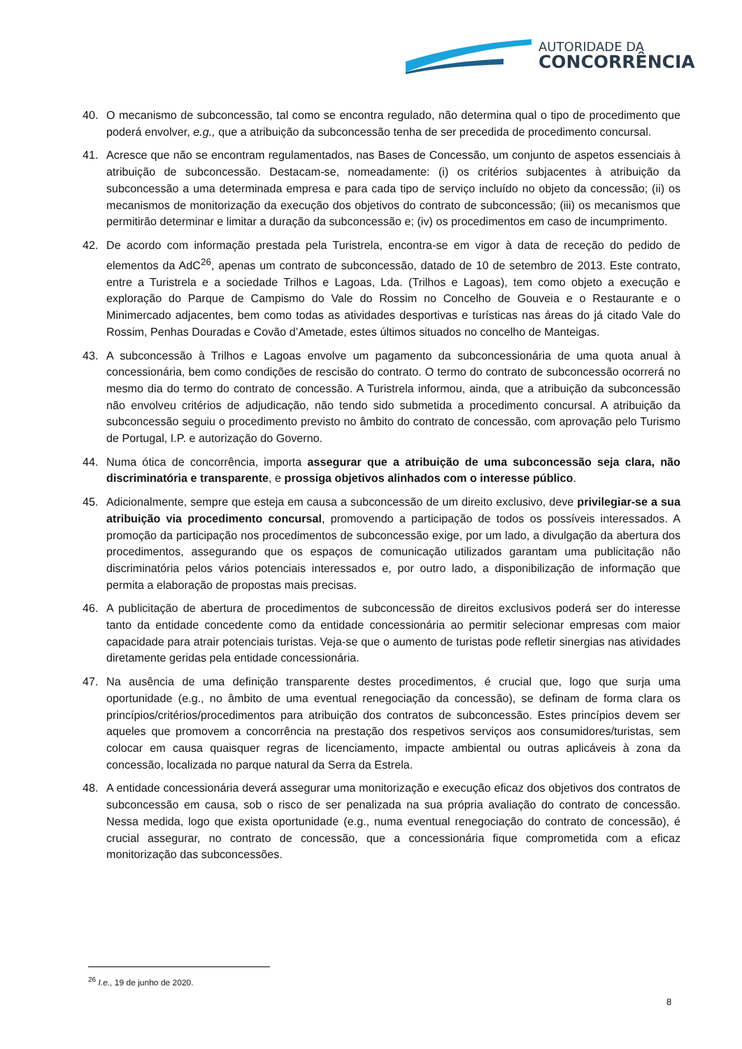AUTORIDADE DA
CONCORRÊNCIA
40. O mecanismo de subconcessão, tal como se encontra regulado, não determina qual o tipo de procedimento que poderá envolver, e.g., que a atribuição da subconcessão tenha de ser precedida de procedimento concursal.
41. Acresce que não se encontram regulamentados, nas Bases de Concessão, um conjunto de aspetos essenciais à atribuição de subconcessão. Destacam-se, nomeadamente: (i) os critérios subjacentes à atribuição da subconcessão a uma determinada empresa e para cada tipo de serviço incluído no objeto da concessão; (ii) os mecanismos de monitorização da execução dos objetivos do contrato de subconcessão; (iii) os mecanismos que permitirão determinar e limitar a duração da subconcessão e; (iv) os procedimentos em caso de incumprimento.
42. De acordo com informação prestada pela Turistrela, encontra-se em vigor à data de receção do pedido de elementos da AdC<sup>26</sup>, apenas um contrato de subconcessão, datado de 10 de setembro de 2013. Este contrato, entre a Turistrela e a sociedade Trilhos e Lagoas, Lda. (Trilhos e Lagoas), tem como objeto a execução e exploração do Parque de Campismo do Vale do Rossim no Concelho de Gouveia e o Restaurante e o Minimercado adjacentes, bem como todas as atividades desportivas e turísticas nas áreas do já citado Vale do Rossim, Penhas Douradas e Covão d’Ametade, estes últimos situados no concelho de Manteigas.
43. A subconcessão à Trilhos e Lagoas envolve um pagamento da subconcessionária de uma quota anual à concessionária, bem como condições de rescisão do contrato. O termo do contrato de subconcessão ocorrerá no mesmo dia do termo do contrato de concessão. A Turistrela informou, ainda, que a atribuição da subconcessão não envolveu critérios de adjudicação, não tendo sido submetida a procedimento concursal. A atribuição da subconcessão seguiu o procedimento previsto no âmbito do contrato de concessão, com aprovação pelo Turismo de Portugal, I.P. e autorização do Governo.
44. Numa ótica de concorrência, importa assegurar que a atribuição de uma subconcessão seja clara, não discriminatória e transparente, e prossiga objetivos alinhados com o interesse público.
45. Adicionalmente, sempre que esteja em causa a subconcessão de um direito exclusivo, deve privilegiar-se a sua atribuição via procedimento concursal, promovendo a participação de todos os possíveis interessados. A promoção da participação nos procedimentos de subconcessão exige, por um lado, a divulgação da abertura dos procedimentos, assegurando que os espaços de comunicação utilizados garantam uma publicitação não discriminatória pelos vários potenciais interessados e, por outro lado, a disponibilização de informação que permita a elaboração de propostas mais precisas.
46. A publicitação de abertura de procedimentos de subconcessão de direitos exclusivos poderá ser do interesse tanto da entidade concedente como da entidade concessionária ao permitir selecionar empresas com maior capacidade para atrair potenciais turistas. Veja-se que o aumento de turistas pode refletir sinergias nas atividades diretamente geridas pela entidade concessionária.
47. Na ausência de uma definição transparente destes procedimentos, é crucial que, logo que surja uma oportunidade (e.g., no âmbito de uma eventual renegociação da concessão), se definam de forma clara os princípios/critérios/procedimentos para atribuição dos contratos de subconcessão. Estes princípios devem ser aqueles que promovem a concorrência na prestação dos respetivos serviços aos consumidores/turistas, sem colocar em causa quaisquer regras de licenciamento, impacte ambiental ou outras aplicáveis à zona da concessão, localizada no parque natural da Serra da Estrela.
48. A entidade concessionária deverá assegurar uma monitorização e execução eficaz dos objetivos dos contratos de subconcessão em causa, sob o risco de ser penalizada na sua própria avaliação do contrato de concessão. Nessa medida, logo que exista oportunidade (e.g., numa eventual renegociação do contrato de concessão), é crucial assegurar, no contrato de concessão, que a concessionária fique comprometida com a eficaz monitorização das subconcessões.
<sup>26</sup> I.e., 19 de junho de 2020.
8